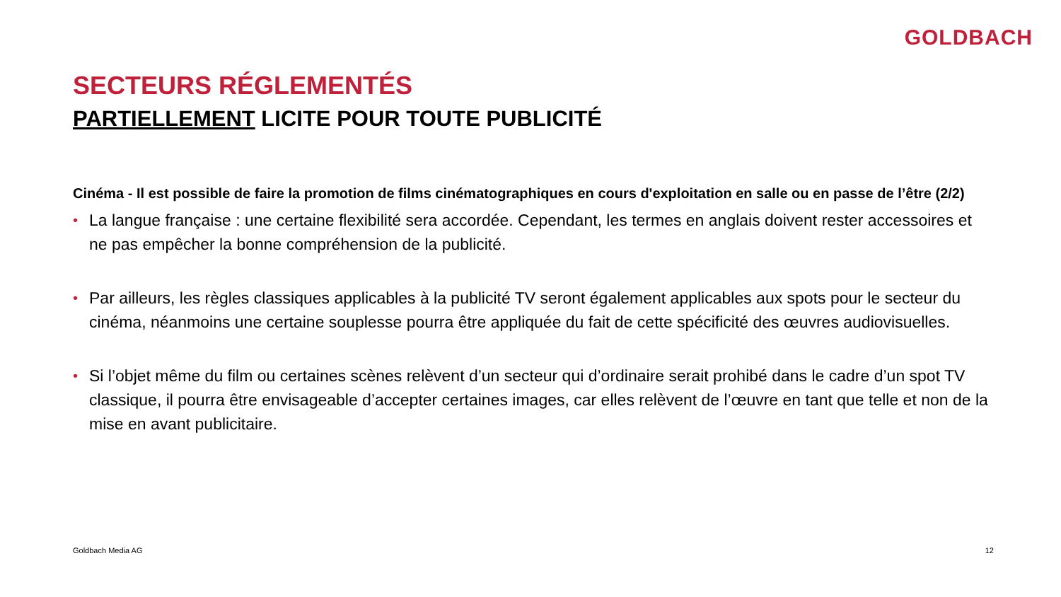GOLDBACH
SECTEURS RÉGLEMENTÉS
PARTIELLEMENT LICITE POUR TOUTE PUBLICITÉ
Cinéma - Il est possible de faire la promotion de films cinématographiques en cours d'exploitation en salle ou en passe de l’être (2/2)
• La langue française : une certaine flexibilité sera accordée. Cependant, les termes en anglais doivent rester accessoires et ne pas empêcher la bonne compréhension de la publicité.
• Par ailleurs, les règles classiques applicables à la publicité TV seront également applicables aux spots pour le secteur du cinéma, néanmoins une certaine souplesse pourra être appliquée du fait de cette spécificité des œuvres audiovisuelles.
• Si l’objet même du film ou certaines scènes relèvent d’un secteur qui d’ordinaire serait prohibé dans le cadre d’un spot TV classique, il pourra être envisageable d’accepter certaines images, car elles relèvent de l’œuvre en tant que telle et non de la mise en avant publicitaire.
Goldbach Media AG 12